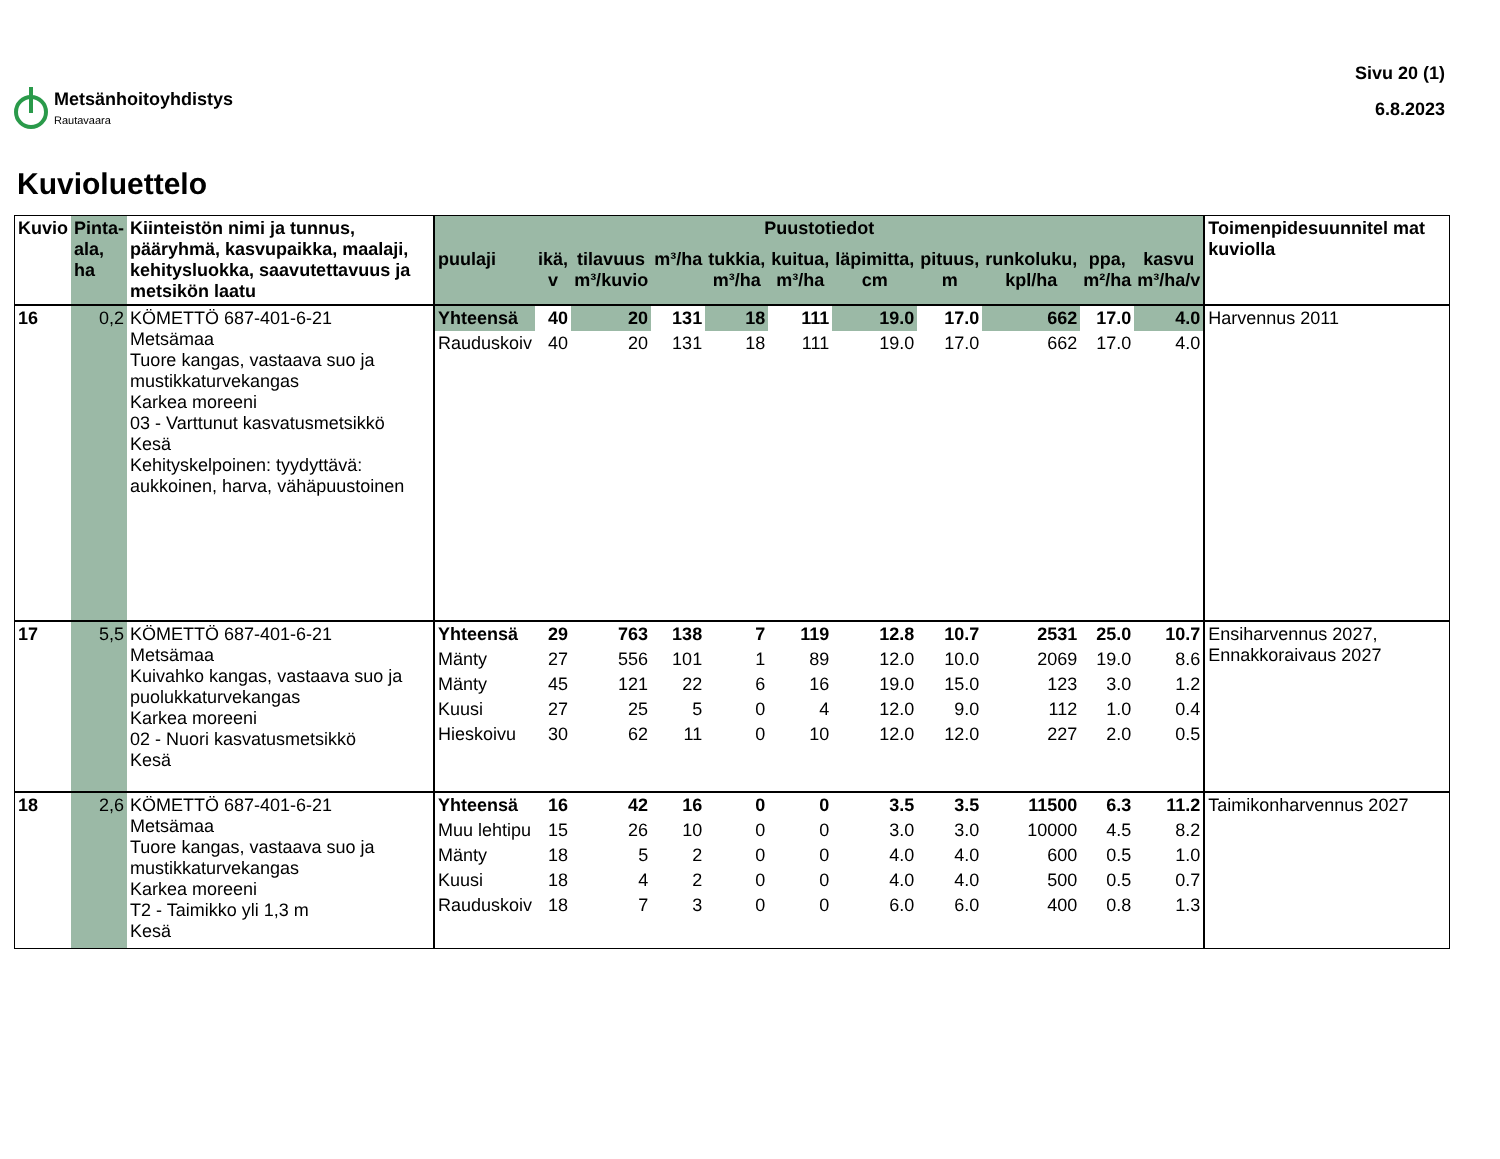Metsänhoitoyhdistys
Rautavaara
Sivu 20 (1)
6.8.2023
Kuvioluettelo
| Kuvio | Pinta- ala, ha | Kiinteistön nimi ja tunnus, pääryhmä, kasvupaikka, maalaji, kehitysluokka, saavutettavuus ja metsikön laatu | Puustotiedot | | | | | | | | | | | Toimenpidesuunnitel mat kuviolla |
| --- | --- | --- | --- | --- | --- | --- | --- | --- | --- | --- | --- | --- | --- | --- |
| | | | puulaji | ikä, v | tilavuus m³/kuvio | m³/ha | tukkia, m³/ha | kuitua, m³/ha | läpimitta, cm | pituus, m | runkoluku, kpl/ha | ppa, m²/ha | kasvu m³/ha/v | |
| 16 | 0,2 | KÖMETTÖ 687-401-6-21 Metsämaa Tuore kangas, vastaava suo ja mustikkaturvekangas Karkea moreeni 03 - Varttunut kasvatusmetsikkö Kesä Kehityskelpoinen: tyydyttävä: aukkoinen, harva, vähäpuustoinen | Yhteensä | 40 | 20 | 131 | 18 | 111 | 19.0 | 17.0 | 662 | 17.0 | 4.0 | Harvennus 2011 |
| | | | Rauduskoiv | 40 | 20 | 131 | 18 | 111 | 19.0 | 17.0 | 662 | 17.0 | 4.0 | |
| 17 | 5,5 | KÖMETTÖ 687-401-6-21 Metsämaa Kuivahko kangas, vastaava suo ja puolukkaturvekangas Karkea moreeni 02 - Nuori kasvatusmetsikkö Kesä | Yhteensä | 29 | 763 | 138 | 7 | 119 | 12.8 | 10.7 | 2531 | 25.0 | 10.7 | Ensiharvennus 2027, Ennakkoraivaus 2027 |
| | | | Mänty | 27 | 556 | 101 | 1 | 89 | 12.0 | 10.0 | 2069 | 19.0 | 8.6 | |
| | | | Mänty | 45 | 121 | 22 | 6 | 16 | 19.0 | 15.0 | 123 | 3.0 | 1.2 | |
| | | | Kuusi | 27 | 25 | 5 | 0 | 4 | 12.0 | 9.0 | 112 | 1.0 | 0.4 | |
| | | | Hieskoivu | 30 | 62 | 11 | 0 | 10 | 12.0 | 12.0 | 227 | 2.0 | 0.5 | |
| 18 | 2,6 | KÖMETTÖ 687-401-6-21 Metsämaa Tuore kangas, vastaava suo ja mustikkaturvekangas Karkea moreeni T2 - Taimikko yli 1,3 m Kesä | Yhteensä | 16 | 42 | 16 | 0 | 0 | 3.5 | 3.5 | 11500 | 6.3 | 11.2 | Taimikonharvennus 2027 |
| | | | Muu lehtipu | 15 | 26 | 10 | 0 | 0 | 3.0 | 3.0 | 10000 | 4.5 | 8.2 | |
| | | | Mänty | 18 | 5 | 2 | 0 | 0 | 4.0 | 4.0 | 600 | 0.5 | 1.0 | |
| | | | Kuusi | 18 | 4 | 2 | 0 | 0 | 4.0 | 4.0 | 500 | 0.5 | 0.7 | |
| | | | Rauduskoiv | 18 | 7 | 3 | 0 | 0 | 6.0 | 6.0 | 400 | 0.8 | 1.3 | |